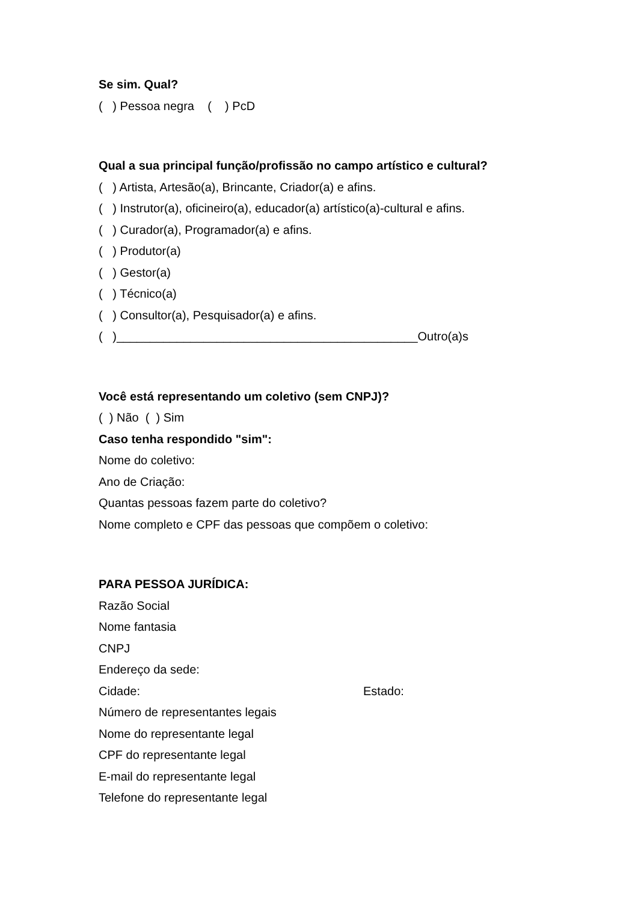Se sim. Qual?
( ) Pessoa negra ( ) PcD
Qual a sua principal função/profissão no campo artístico e cultural?
( ) Artista, Artesão(a), Brincante, Criador(a) e afins.
( ) Instrutor(a), oficineiro(a), educador(a) artístico(a)-cultural e afins.
( ) Curador(a), Programador(a) e afins.
( ) Produtor(a)
( ) Gestor(a)
( ) Técnico(a)
( ) Consultor(a), Pesquisador(a) e afins.
( )_____________________________________________Outro(a)s
Você está representando um coletivo (sem CNPJ)?
( ) Não ( ) Sim
Caso tenha respondido "sim":
Nome do coletivo:
Ano de Criação:
Quantas pessoas fazem parte do coletivo?
Nome completo e CPF das pessoas que compõem o coletivo:
PARA PESSOA JURÍDICA:
Razão Social
Nome fantasia
CNPJ
Endereço da sede:
Cidade: Estado:
Número de representantes legais
Nome do representante legal
CPF do representante legal
E-mail do representante legal
Telefone do representante legal